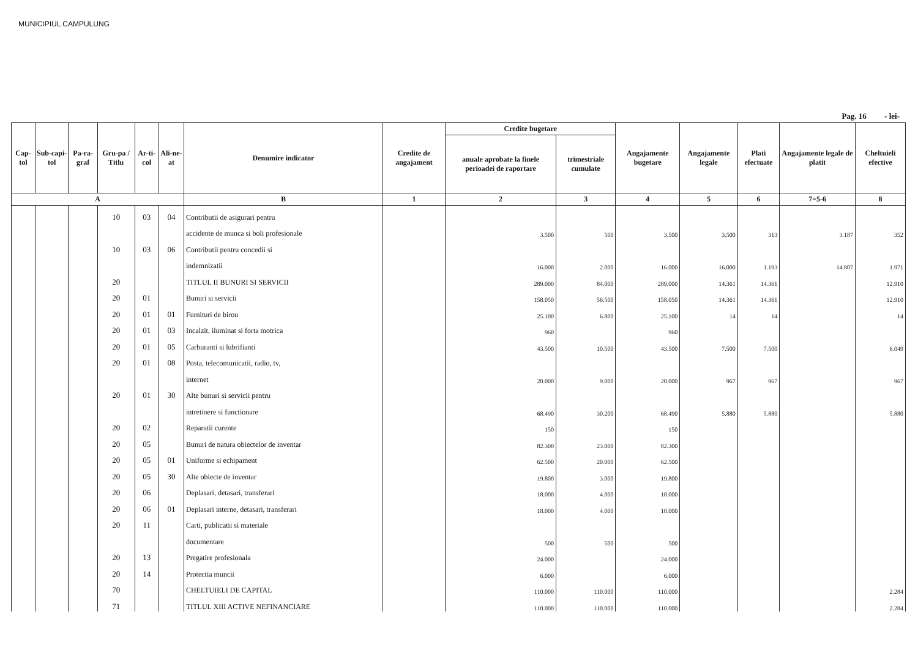MUNICIPIUL CAMPULUNG
Pag. 16 - lei-
| Cap-tol | Sub-capi-tol | Pa-ra-graf | Gru-pa / Titlu | Ar-ti-col | Ali-ne-at | Denumire indicator | Credite de angajament | Credite bugetare | | Angajamente bugetare | Angajamente legale | Plati efectuate | Angajamente legale de platit | Cheltuieli efective |
| --- | --- | --- | --- | --- | --- | --- | --- | --- | --- | --- | --- | --- | --- | --- |
| | | | | | | | | anuale aprobate la finele perioadei de raportare | trimestriale cumulate | | | | | |
| A | | | | | | B | 1 | 2 | 3 | 4 | 5 | 6 | 7=5-6 | 8 |
| | | | 10 | 03 | 04 | Contributii de asigurari pentru | | | | | | | | |
| | | | | | | accidente de munca si boli profesionale | | 3.500 | 500 | 3.500 | 3.500 | 313 | 3.187 | 352 |
| | | | 10 | 03 | 06 | Contributii pentru concedii si | | | | | | | | |
| | | | | | | indemnizatii | | 16.000 | 2.000 | 16.000 | 16.000 | 1.193 | 14.807 | 1.971 |
| | | | 20 | | | TITLUL II BUNURI SI SERVICII | | 289.000 | 84.000 | 289.000 | 14.361 | 14.361 | | 12.910 |
| | | | 20 | 01 | | Bunuri si servicii | | 158.050 | 56.500 | 158.050 | 14.361 | 14.361 | | 12.910 |
| | | | 20 | 01 | 01 | Furnituri de birou | | 25.100 | 6.800 | 25.100 | 14 | 14 | | 14 |
| | | | 20 | 01 | 03 | Incalzit, iluminat si forta motrica | | 960 | | 960 | | | | |
| | | | 20 | 01 | 05 | Carburanti si lubrifianti | | 43.500 | 10.500 | 43.500 | 7.500 | 7.500 | | 6.049 |
| | | | 20 | 01 | 08 | Posta, telecomunicatii, radio, tv, | | | | | | | | |
| | | | | | | internet | | 20.000 | 9.000 | 20.000 | 967 | 967 | | 967 |
| | | | 20 | 01 | 30 | Alte bunuri si servicii pentru | | | | | | | | |
| | | | | | | intretinere si functionare | | 68.490 | 30.200 | 68.490 | 5.880 | 5.880 | | 5.880 |
| | | | 20 | 02 | | Reparatii curente | | 150 | | 150 | | | | |
| | | | 20 | 05 | | Bunuri de natura obiectelor de inventar | | 82.300 | 23.000 | 82.300 | | | | |
| | | | 20 | 05 | 01 | Uniforme si echipament | | 62.500 | 20.000 | 62.500 | | | | |
| | | | 20 | 05 | 30 | Alte obiecte de inventar | | 19.800 | 3.000 | 19.800 | | | | |
| | | | 20 | 06 | | Deplasari, detasari, transferari | | 18.000 | 4.000 | 18.000 | | | | |
| | | | 20 | 06 | 01 | Deplasari interne, detasari, transferari | | 18.000 | 4.000 | 18.000 | | | | |
| | | | 20 | 11 | | Carti, publicatii si materiale | | | | | | | | |
| | | | | | | documentare | | 500 | 500 | 500 | | | | |
| | | | 20 | 13 | | Pregatire profesionala | | 24.000 | | 24.000 | | | | |
| | | | 20 | 14 | | Protectia muncii | | 6.000 | | 6.000 | | | | |
| | | | 70 | | | CHELTUIELI DE CAPITAL | | 110.000 | 110.000 | 110.000 | | | | 2.284 |
| | | | 71 | | | TITLUL XIII ACTIVE NEFINANCIARE | | 110.000 | 110.000 | 110.000 | | | | 2.284 |